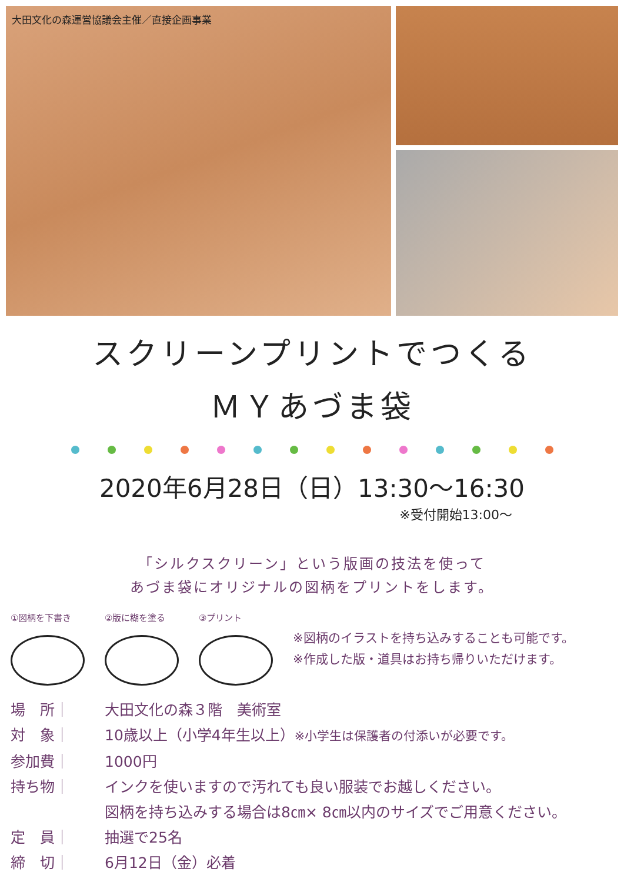大田文化の森運営協議会主催／直接企画事業
スクリーンプリントでつくる
ＭＹあづま袋
2020年6月28日（日）13:30～16:30
※受付開始13:00～
「シルクスクリーン」という版画の技法を使って
あづま袋にオリジナルの図柄をプリントをします。
①図柄を下書き ②版に糊を塗る ③プリント
※図柄のイラストを持ち込みすることも可能です。
※作成した版・道具はお持ち帰りいただけます。
場　所｜ 大田文化の森３階　美術室
対　象｜ 10歳以上（小学4年生以上）※小学生は保護者の付添いが必要です。
参加費｜ 1000円
持ち物｜ インクを使いますので汚れても良い服装でお越しください。
図柄を持ち込みする場合は8㎝× 8㎝以内のサイズでご用意ください。
定　員｜ 抽選で25名
締　切｜ 6月12日（金）必着